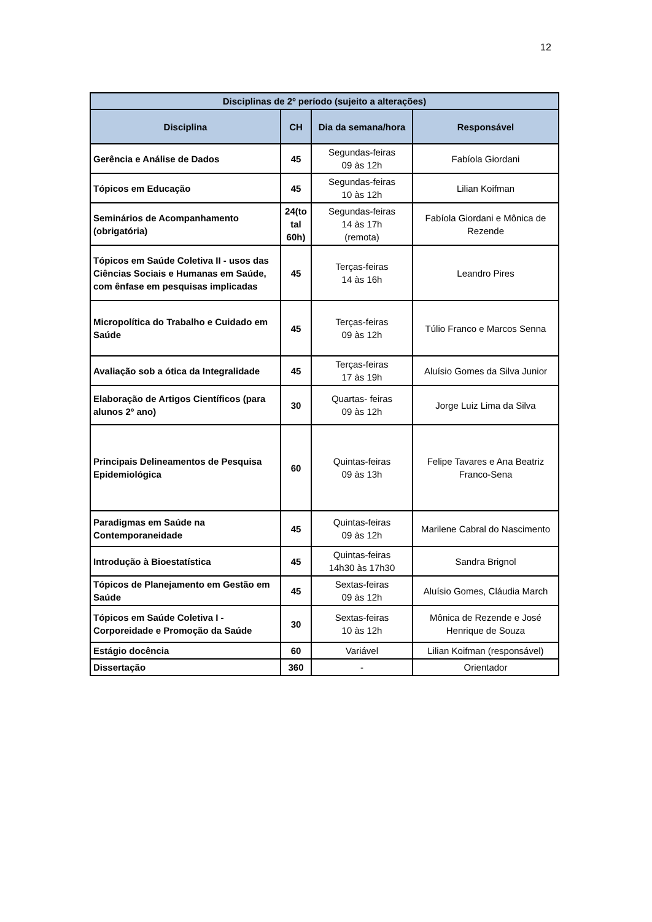12
| Disciplinas de 2º período (sujeito a alterações) | | | |
| --- | --- | --- | --- |
| Disciplina | CH | Dia da semana/hora | Responsável |
| Gerência e Análise de Dados | 45 | Segundas-feiras 09 às 12h | Fabíola Giordani |
| Tópicos em Educação | 45 | Segundas-feiras 10 às 12h | Lilian Koifman |
| Seminários de Acompanhamento (obrigatória) | 24(to tal 60h) | Segundas-feiras 14 às 17h (remota) | Fabíola Giordani e Mônica de Rezende |
| Tópicos em Saúde Coletiva II - usos das Ciências Sociais e Humanas em Saúde, com ênfase em pesquisas implicadas | 45 | Terças-feiras 14 às 16h | Leandro Pires |
| Micropolítica do Trabalho e Cuidado em Saúde | 45 | Terças-feiras 09 às 12h | Túlio Franco e Marcos Senna |
| Avaliação sob a ótica da Integralidade | 45 | Terças-feiras 17 às 19h | Aluísio Gomes da Silva Junior |
| Elaboração de Artigos Científicos (para alunos 2º ano) | 30 | Quartas- feiras 09 às 12h | Jorge Luiz Lima da Silva |
| Principais Delineamentos de Pesquisa Epidemiológica | 60 | Quintas-feiras 09 às 13h | Felipe Tavares e Ana Beatriz Franco-Sena |
| Paradigmas em Saúde na Contemporaneidade | 45 | Quintas-feiras 09 às 12h | Marilene Cabral do Nascimento |
| Introdução à Bioestatística | 45 | Quintas-feiras 14h30 às 17h30 | Sandra Brignol |
| Tópicos de Planejamento em Gestão em Saúde | 45 | Sextas-feiras 09 às 12h | Aluísio Gomes, Cláudia March |
| Tópicos em Saúde Coletiva I -Corporeidade e Promoção da Saúde | 30 | Sextas-feiras 10 às 12h | Mônica de Rezende e José Henrique de Souza |
| Estágio docência | 60 | Variável | Lilian Koifman (responsável) |
| Dissertação | 360 | - | Orientador |